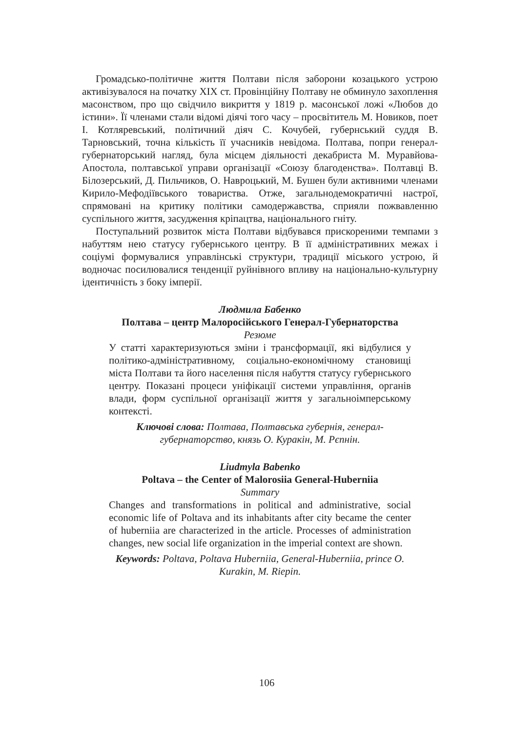Громадсько-політичне життя Полтави після заборони козацького устрою активізувалося на початку XIX ст. Провінційну Полтаву не обминуло захоплення масонством, про що свідчило викриття у 1819 р. масонської ложі «Любов до істини». Її членами стали відомі діячі того часу – просвітитель М. Новиков, поет І. Котляревський, політичний діяч С. Кочубей, губернський суддя В. Тарновський, точна кількість її учасників невідома. Полтава, попри генерал-губернаторський нагляд, була місцем діяльності декабриста М. Муравйова-Апостола, полтавської управи організації «Союзу благоденства». Полтавці В. Білозерський, Д. Пильчиков, О. Навроцький, М. Бушен були активними членами Кирило-Мефодіївського товариства. Отже, загальнодемократичні настрої, спрямовані на критику політики самодержавства, сприяли пожвавленню суспільного життя, засудження кріпацтва, національного гніту.
Поступальний розвиток міста Полтави відбувався прискореними темпами з набуттям нею статусу губернського центру. В її адміністративних межах і соціумі формувалися управлінські структури, традиції міського устрою, й водночас посилювалися тенденції руйнівного впливу на національно-культурну ідентичність з боку імперії.
Людмила Бабенко
Полтава – центр Малоросійського Генерал-Губернаторства
Резюме
У статті характеризуються зміни і трансформації, які відбулися у політико-адміністративному, соціально-економічному становищі міста Полтави та його населення після набуття статусу губернського центру. Показані процеси уніфікації системи управління, органів влади, форм суспільної організації життя у загальноімперському контексті.
Ключові слова: Полтава, Полтавська губернія, генерал-губернаторство, князь О. Куракін, М. Рєпнін.
Liudmyla Babenko
Poltava – the Center of Malorosiia General-Huberniia
Summary
Changes and transformations in political and administrative, social economic life of Poltava and its inhabitants after city became the center of huberniia are characterized in the article. Processes of administration changes, new social life organization in the imperial context are shown.
Keywords: Poltava, Poltava Huberniia, General-Huberniia, prince O. Kurakin, M. Riepin.
106